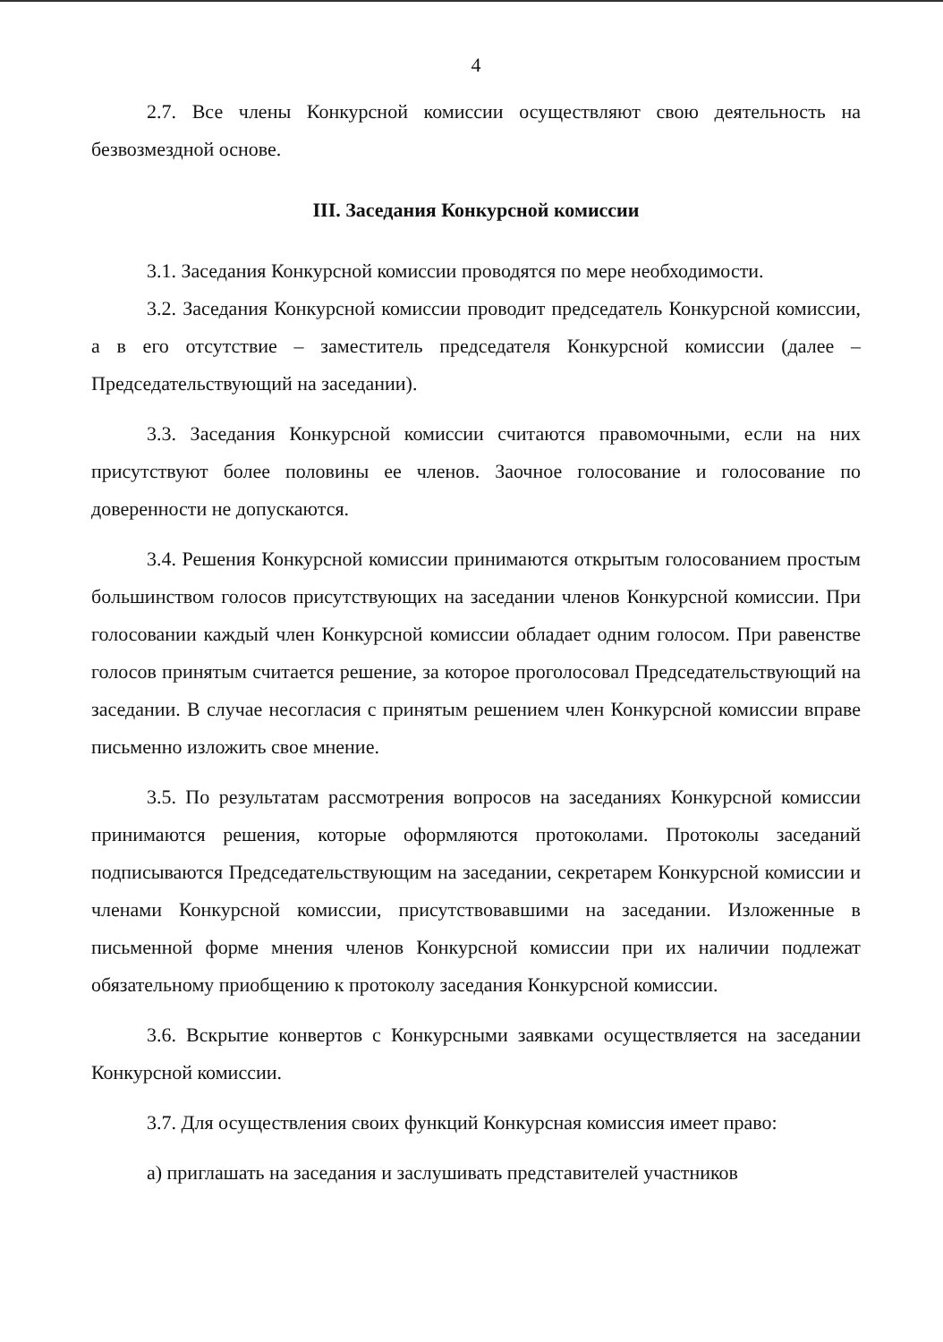4
2.7. Все члены Конкурсной комиссии осуществляют свою деятельность на безвозмездной основе.
III. Заседания Конкурсной комиссии
3.1. Заседания Конкурсной комиссии проводятся по мере необходимости.
3.2. Заседания Конкурсной комиссии проводит председатель Конкурсной комиссии, а в его отсутствие – заместитель председателя Конкурсной комиссии (далее – Председательствующий на заседании).
3.3. Заседания Конкурсной комиссии считаются правомочными, если на них присутствуют более половины ее членов. Заочное голосование и голосование по доверенности не допускаются.
3.4. Решения Конкурсной комиссии принимаются открытым голосованием простым большинством голосов присутствующих на заседании членов Конкурсной комиссии. При голосовании каждый член Конкурсной комиссии обладает одним голосом. При равенстве голосов принятым считается решение, за которое проголосовал Председательствующий на заседании. В случае несогласия с принятым решением член Конкурсной комиссии вправе письменно изложить свое мнение.
3.5. По результатам рассмотрения вопросов на заседаниях Конкурсной комиссии принимаются решения, которые оформляются протоколами. Протоколы заседаний подписываются Председательствующим на заседании, секретарем Конкурсной комиссии и членами Конкурсной комиссии, присутствовавшими на заседании. Изложенные в письменной форме мнения членов Конкурсной комиссии при их наличии подлежат обязательному приобщению к протоколу заседания Конкурсной комиссии.
3.6. Вскрытие конвертов с Конкурсными заявками осуществляется на заседании Конкурсной комиссии.
3.7. Для осуществления своих функций Конкурсная комиссия имеет право:
а) приглашать на заседания и заслушивать представителей участников